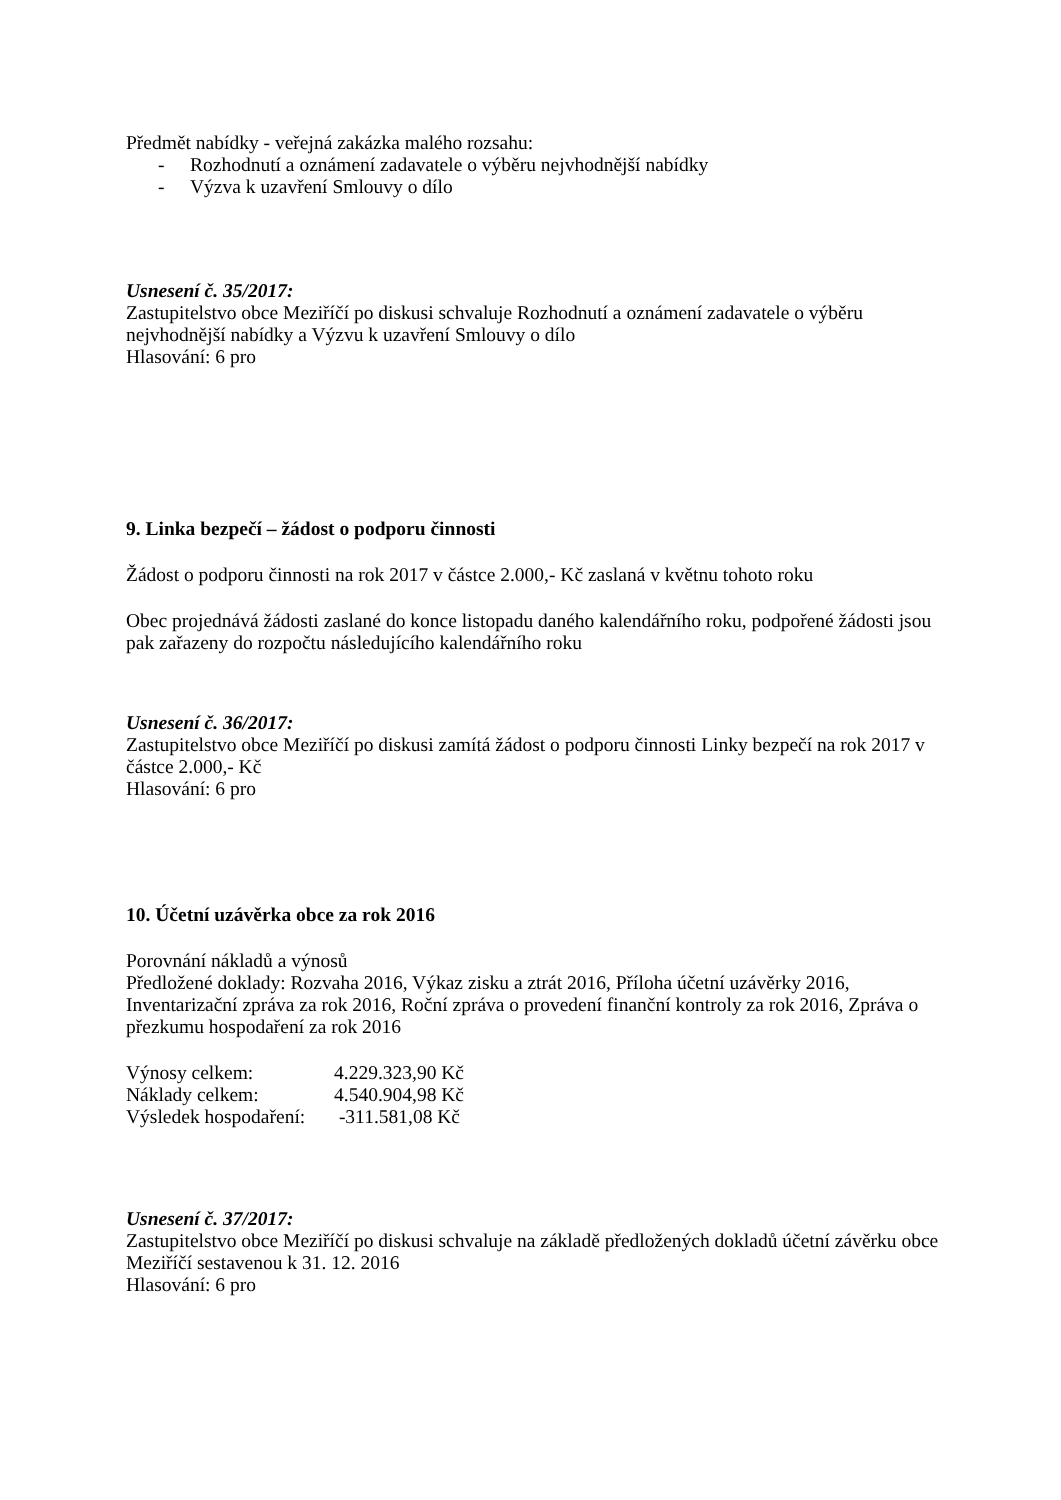Předmět nabídky - veřejná zakázka malého rozsahu:
- Rozhodnutí a oznámení zadavatele o výběru nejvhodnější nabídky
- Výzva k uzavření Smlouvy o dílo
Usnesení č. 35/2017:
Zastupitelstvo obce Meziříčí po diskusi schvaluje Rozhodnutí a oznámení zadavatele o výběru nejvhodnější nabídky a Výzvu k uzavření Smlouvy o dílo
Hlasování: 6 pro
9. Linka bezpečí – žádost o podporu činnosti
Žádost o podporu činnosti na rok 2017 v částce 2.000,- Kč zaslaná v květnu tohoto roku
Obec projednává žádosti zaslané do konce listopadu daného kalendářního roku, podpořené žádosti jsou pak zařazeny do rozpočtu následujícího kalendářního roku
Usnesení č. 36/2017:
Zastupitelstvo obce Meziříčí po diskusi zamítá žádost o podporu činnosti Linky bezpečí na rok 2017 v částce 2.000,- Kč
Hlasování: 6 pro
10. Účetní uzávěrka obce za rok 2016
Porovnání nákladů a výnosů
Předložené doklady: Rozvaha 2016, Výkaz zisku a ztrát 2016, Příloha účetní uzávěrky 2016, Inventarizační zpráva za rok 2016, Roční zpráva o provedení finanční kontroly za rok 2016, Zpráva o přezkumu hospodaření za rok 2016
| Výnosy celkem: | 4.229.323,90 Kč |
| Náklady celkem: | 4.540.904,98 Kč |
| Výsledek hospodaření: | -311.581,08 Kč |
Usnesení č. 37/2017:
Zastupitelstvo obce Meziříčí po diskusi schvaluje na základě předložených dokladů účetní závěrku obce Meziříčí sestavenou k 31. 12. 2016
Hlasování: 6 pro